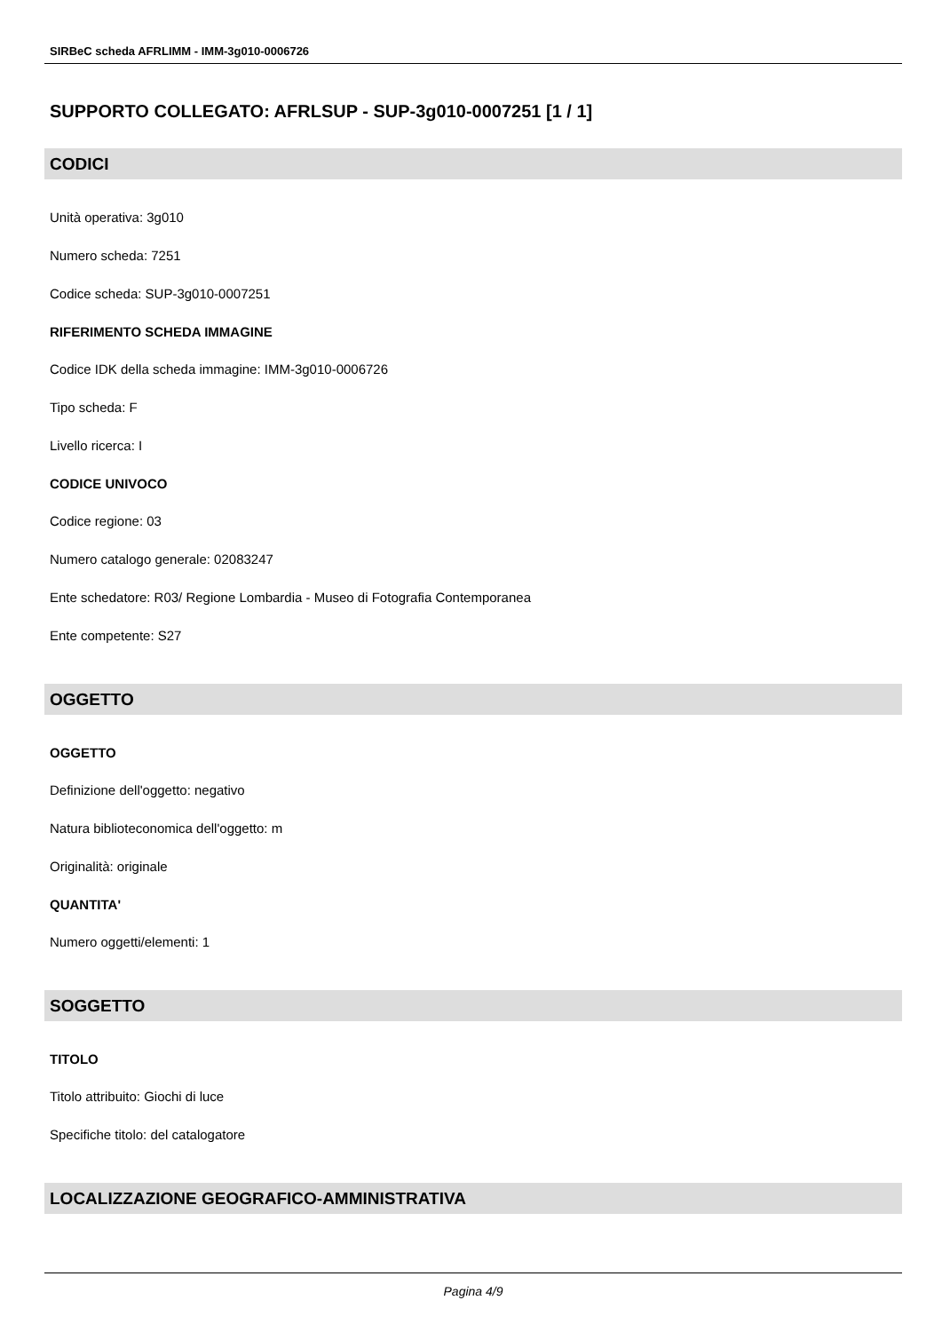SIRBeC scheda AFRLIMM - IMM-3g010-0006726
SUPPORTO COLLEGATO: AFRLSUP - SUP-3g010-0007251 [1 / 1]
CODICI
Unità operativa: 3g010
Numero scheda: 7251
Codice scheda: SUP-3g010-0007251
RIFERIMENTO SCHEDA IMMAGINE
Codice IDK della scheda immagine: IMM-3g010-0006726
Tipo scheda: F
Livello ricerca: I
CODICE UNIVOCO
Codice regione: 03
Numero catalogo generale: 02083247
Ente schedatore: R03/ Regione Lombardia - Museo di Fotografia Contemporanea
Ente competente: S27
OGGETTO
OGGETTO
Definizione dell'oggetto: negativo
Natura biblioteconomica dell'oggetto: m
Originalità: originale
QUANTITA'
Numero oggetti/elementi: 1
SOGGETTO
TITOLO
Titolo attribuito: Giochi di luce
Specifiche titolo: del catalogatore
LOCALIZZAZIONE GEOGRAFICO-AMMINISTRATIVA
Pagina 4/9